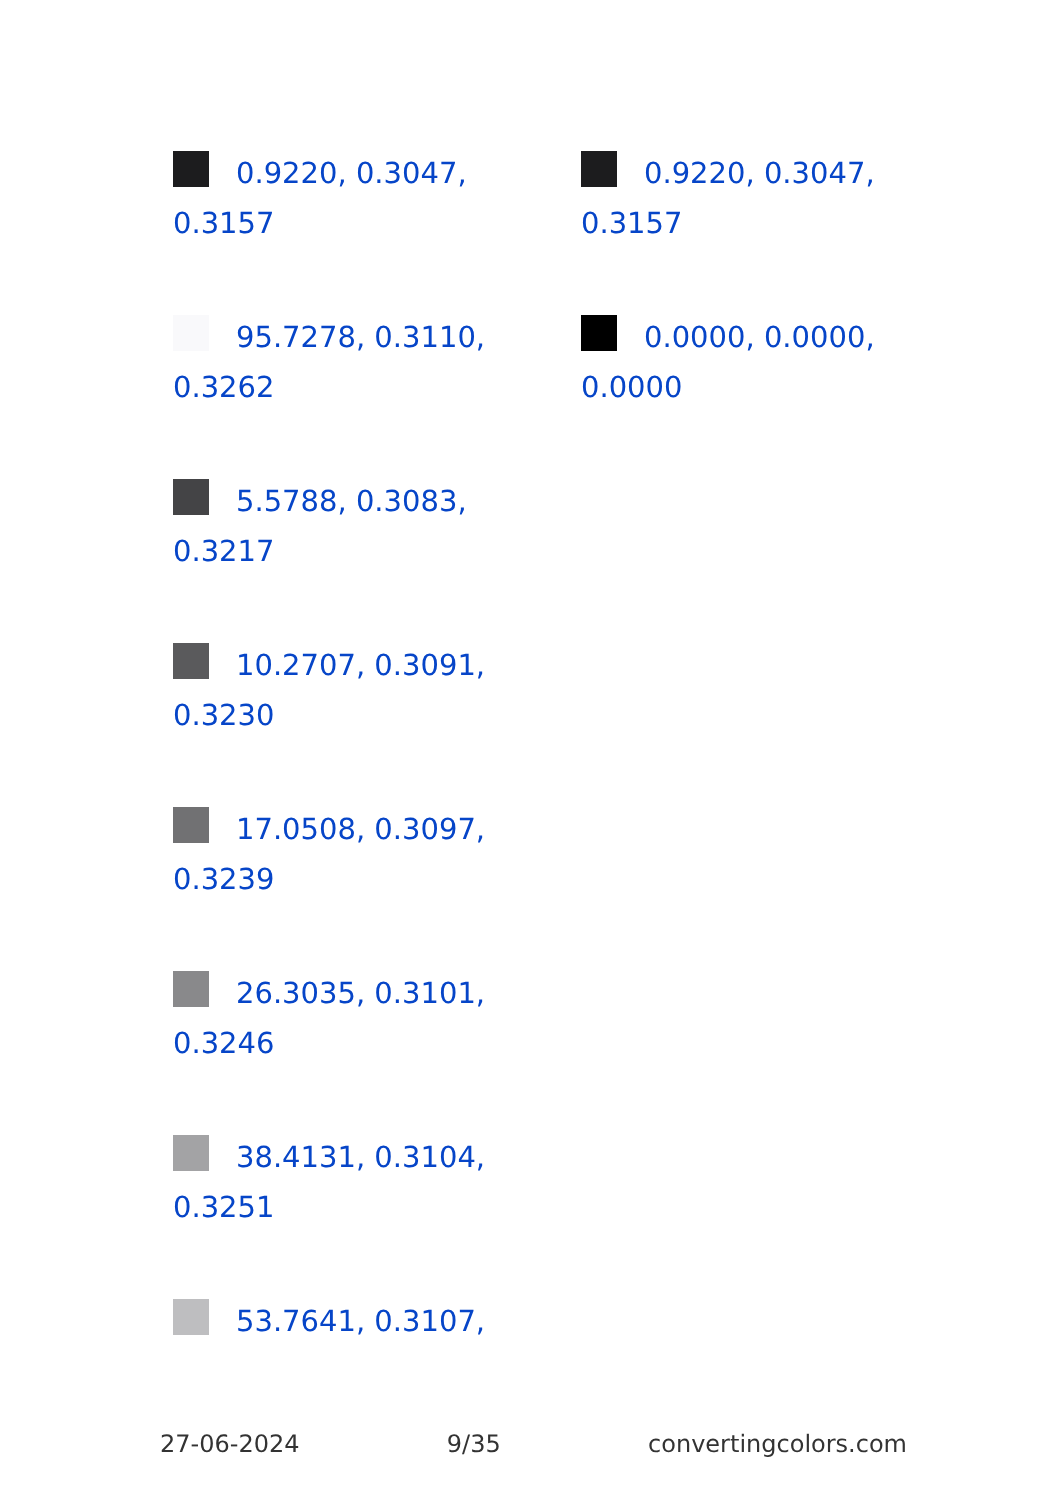0.9220, 0.3047,
0.3157
0.9220, 0.3047,
0.3157
95.7278, 0.3110,
0.3262
0.0000, 0.0000,
0.0000
5.5788, 0.3083,
0.3217
10.2707, 0.3091,
0.3230
17.0508, 0.3097,
0.3239
26.3035, 0.3101,
0.3246
38.4131, 0.3104,
0.3251
53.7641, 0.3107,
27-06-2024 9/35 convertingcolors.com